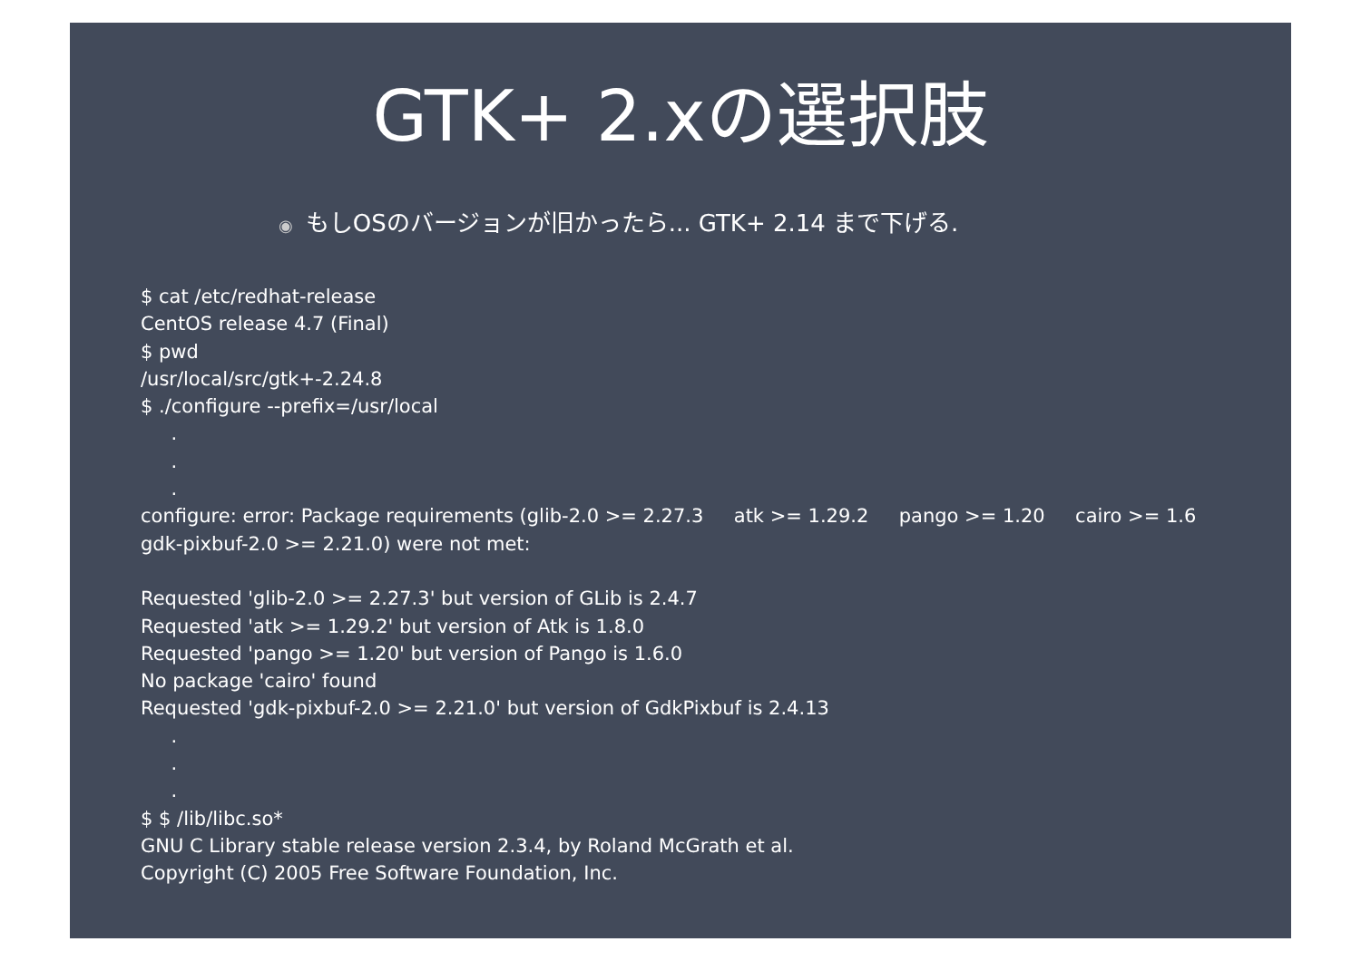GTK+ 2.xの選択肢
◉ もしOSのバージョンが旧かったら... GTK+ 2.14 まで下げる.
$ cat /etc/redhat-release
CentOS release 4.7 (Final)
$ pwd
/usr/local/src/gtk+-2.24.8
$ ./configure --prefix=/usr/local
     .
     .
     .
configure: error: Package requirements (glib-2.0 >= 2.27.3     atk >= 1.29.2     pango >= 1.20     cairo >= 1.6
gdk-pixbuf-2.0 >= 2.21.0) were not met:

Requested 'glib-2.0 >= 2.27.3' but version of GLib is 2.4.7
Requested 'atk >= 1.29.2' but version of Atk is 1.8.0
Requested 'pango >= 1.20' but version of Pango is 1.6.0
No package 'cairo' found
Requested 'gdk-pixbuf-2.0 >= 2.21.0' but version of GdkPixbuf is 2.4.13
     .
     .
     .
$ $ /lib/libc.so*
GNU C Library stable release version 2.3.4, by Roland McGrath et al.
Copyright (C) 2005 Free Software Foundation, Inc.